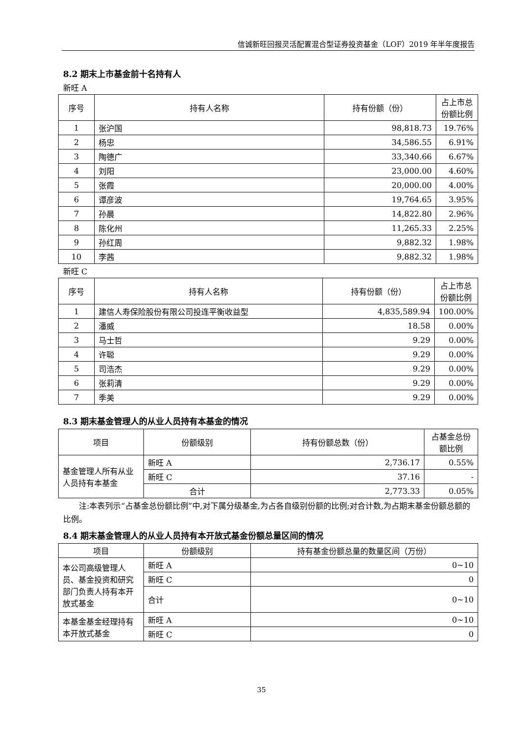信诚新旺回报灵活配置混合型证券投资基金（LOF）2019 年半年度报告
8.2 期末上市基金前十名持有人
新旺 A
| 序号 | 持有人名称 | 持有份额（份） | 占上市总份额比例 |
| --- | --- | --- | --- |
| 1 | 张沪国 | 98,818.73 | 19.76% |
| 2 | 杨忠 | 34,586.55 | 6.91% |
| 3 | 陶德广 | 33,340.66 | 6.67% |
| 4 | 刘阳 | 23,000.00 | 4.60% |
| 5 | 张霞 | 20,000.00 | 4.00% |
| 6 | 谭彦波 | 19,764.65 | 3.95% |
| 7 | 孙晨 | 14,822.80 | 2.96% |
| 8 | 陈化州 | 11,265.33 | 2.25% |
| 9 | 孙红周 | 9,882.32 | 1.98% |
| 10 | 李茜 | 9,882.32 | 1.98% |
新旺 C
| 序号 | 持有人名称 | 持有份额（份） | 占上市总份额比例 |
| --- | --- | --- | --- |
| 1 | 建信人寿保险股份有限公司投连平衡收益型 | 4,835,589.94 | 100.00% |
| 2 | 潘威 | 18.58 | 0.00% |
| 3 | 马士哲 | 9.29 | 0.00% |
| 4 | 许聪 | 9.29 | 0.00% |
| 5 | 司浩杰 | 9.29 | 0.00% |
| 6 | 张莉清 | 9.29 | 0.00% |
| 7 | 季美 | 9.29 | 0.00% |
8.3 期末基金管理人的从业人员持有本基金的情况
| 项目 | 份额级别 | 持有份额总数（份） | 占基金总份额比例 |
| --- | --- | --- | --- |
| 基金管理人所有从业人员持有本基金 | 新旺 A | 2,736.17 | 0.55% |
| | 新旺 C | 37.16 | - |
| | 合计 | 2,773.33 | 0.05% |
注:本表列示“占基金总份额比例”中,对下属分级基金,为占各自级别份额的比例;对合计数,为占期末基金份额总额的比例。
8.4 期末基金管理人的从业人员持有本开放式基金份额总量区间的情况
| 项目 | 份额级别 | 持有基金份额总量的数量区间（万份） |
| --- | --- | --- |
| 本公司高级管理人员、基金投资和研究部门负责人持有本开放式基金 | 新旺 A | 0~10 |
| | 新旺 C | 0 |
| | 合计 | 0~10 |
| 本基金基金经理持有本开放式基金 | 新旺 A | 0~10 |
| | 新旺 C | 0 |
35